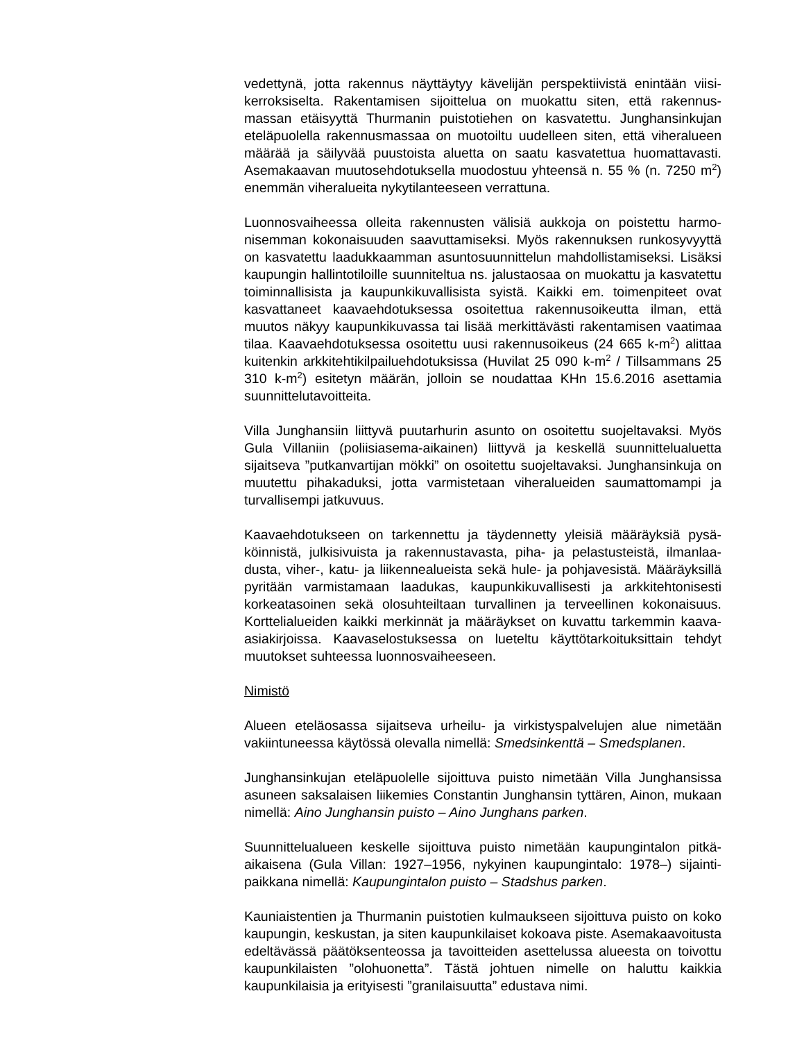vedettynä, jotta rakennus näyttäytyy kävelijän perspektiivistä enintään viisi­kerroksiselta. Rakentamisen sijoittelua on muokattu siten, että rakennus­massan etäisyyttä Thurmanin puistotiehen on kasvatettu. Junghansinkujan eteläpuolella rakennusmassaa on muotoiltu uudelleen siten, että viheralu­een määrää ja säilyvää puustoista aluetta on saatu kasvatettua huomatta­vasti. Asemakaavan muutosehdotuksella muodostuu yhteensä n. 55 % (n. 7250 m<sup>2</sup>) enemmän viheralueita nykytilanteeseen verrattuna.
Luonnosvaiheessa olleita rakennusten välisiä aukkoja on poistettu harmo­nisemman kokonaisuuden saavuttamiseksi. Myös rakennuksen runkosy­vyyttä on kasvatettu laadukkaamman asuntosuunnittelun mahdollistami­seksi. Lisäksi kaupungin hallintotiloille suunniteltua ns. jalustaosaa on muo­kattu ja kasvatettu toiminnallisista ja kaupunkikuvallisista syistä. Kaikki em. toimenpiteet ovat kasvattaneet kaavaehdotuksessa osoitettua rakennusoi­keutta ilman, että muutos näkyy kaupunkikuvassa tai lisää merkittävästi rakentamisen vaatimaa tilaa. Kaavaehdotuksessa osoitettu uusi rakennus­oikeus (24 665 k-m<sup>2</sup>) alittaa kuitenkin arkkitehtikilpailuehdotuksissa (Huvilat 25 090 k-m<sup>2</sup> / Tillsammans 25 310 k-m<sup>2</sup>) esitetyn määrän, jolloin se noudattaa KHn 15.6.2016 asettamia suunnittelutavoitteita.
Villa Junghansiin liittyvä puutarhurin asunto on osoitettu suojeltavaksi. Myös Gula Villaniin (poliisiasema-aikainen) liittyvä ja keskellä suunnittelu­aluetta sijaitseva ”putkanvartijan mökki” on osoitettu suojeltavaksi. Jung­hansinkuja on muutettu pihakaduksi, jotta varmistetaan viheralueiden sau­mattomampi ja turvallisempi jatkuvuus.
Kaavaehdotukseen on tarkennettu ja täydennetty yleisiä määräyksiä pysä­köinnistä, julkisivuista ja rakennustavasta, piha- ja pelastusteistä, ilmanlaa­dusta, viher-, katu- ja liikennealueista sekä hule- ja pohjavesistä. Määräyk­sillä pyritään varmistamaan laadukas, kaupunkikuvallisesti ja arkkitehtoni­sesti korkeatasoinen sekä olosuhteiltaan turvallinen ja terveellinen kokonai­suus. Korttelialueiden kaikki merkinnät ja määräykset on kuvattu tarkem­min kaava-asiakirjoissa. Kaavaselostuksessa on lueteltu käyttötarkoituksit­tain tehdyt muutokset suhteessa luonnosvaiheeseen.
Nimistö
Alueen eteläosassa sijaitseva urheilu- ja virkistyspalvelujen alue nimetään vakiintuneessa käytössä olevalla nimellä: Smedsinkenttä – Smedsplanen.
Junghansinkujan eteläpuolelle sijoittuva puisto nimetään Villa Junghansis­sa asuneen saksalaisen liikemies Constantin Junghansin tyttären, Ainon, mukaan nimellä: Aino Junghansin puisto – Aino Junghans parken.
Suunnittelualueen keskelle sijoittuva puisto nimetään kaupungintalon pitkä­aikaisena (Gula Villan: 1927–1956, nykyinen kaupungintalo: 1978–) sijainti­paikkana nimellä: Kaupungintalon puisto – Stadshus parken.
Kauniaistentien ja Thurmanin puistotien kulmaukseen sijoittuva puisto on koko kaupungin, keskustan, ja siten kaupunkilaiset kokoava piste. Asema­kaavoitusta edeltävässä päätöksenteossa ja tavoitteiden asettelussa alu­eesta on toivottu kaupunkilaisten ”olohuonetta”. Tästä johtuen nimelle on haluttu kaikkia kaupunkilaisia ja erityisesti ”granilaisuutta” edustava nimi.